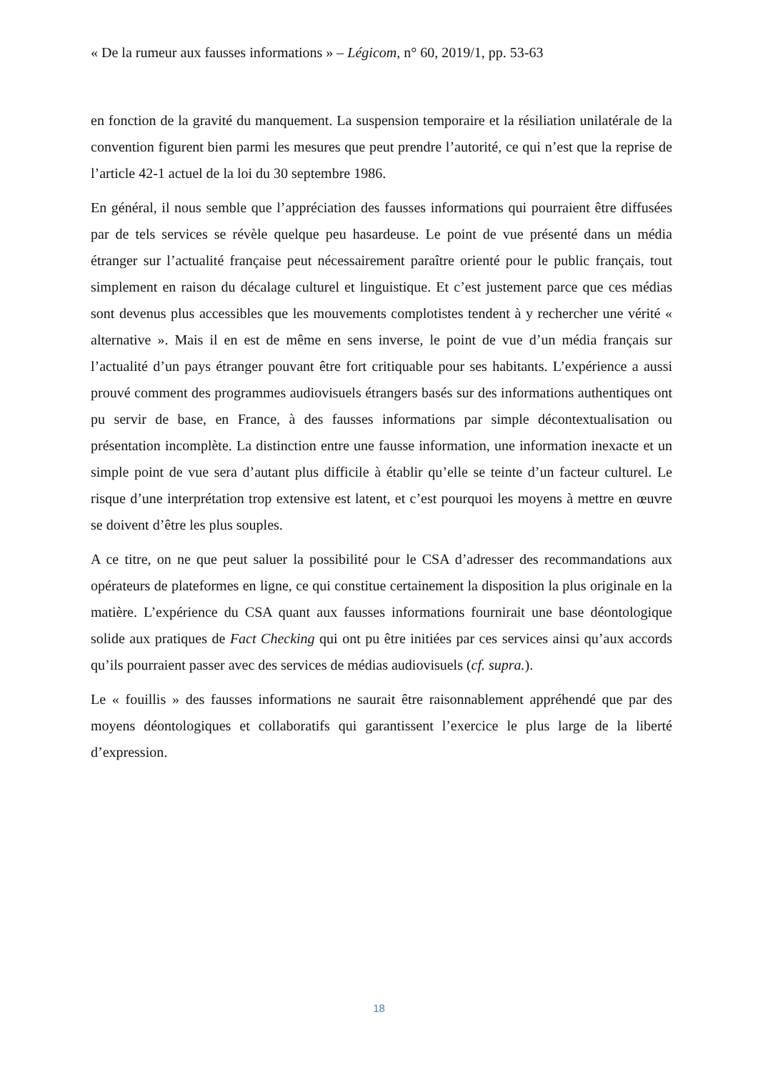« De la rumeur aux fausses informations » – Légicom, n° 60, 2019/1, pp. 53-63
en fonction de la gravité du manquement. La suspension temporaire et la résiliation unilatérale de la convention figurent bien parmi les mesures que peut prendre l’autorité, ce qui n’est que la reprise de l’article 42-1 actuel de la loi du 30 septembre 1986.
En général, il nous semble que l’appréciation des fausses informations qui pourraient être diffusées par de tels services se révèle quelque peu hasardeuse. Le point de vue présenté dans un média étranger sur l’actualité française peut nécessairement paraître orienté pour le public français, tout simplement en raison du décalage culturel et linguistique. Et c’est justement parce que ces médias sont devenus plus accessibles que les mouvements complotistes tendent à y rechercher une vérité « alternative ». Mais il en est de même en sens inverse, le point de vue d’un média français sur l’actualité d’un pays étranger pouvant être fort critiquable pour ses habitants. L’expérience a aussi prouvé comment des programmes audiovisuels étrangers basés sur des informations authentiques ont pu servir de base, en France, à des fausses informations par simple décontextualisation ou présentation incomplète. La distinction entre une fausse information, une information inexacte et un simple point de vue sera d’autant plus difficile à établir qu’elle se teinte d’un facteur culturel. Le risque d’une interprétation trop extensive est latent, et c’est pourquoi les moyens à mettre en œuvre se doivent d’être les plus souples.
A ce titre, on ne que peut saluer la possibilité pour le CSA d’adresser des recommandations aux opérateurs de plateformes en ligne, ce qui constitue certainement la disposition la plus originale en la matière. L’expérience du CSA quant aux fausses informations fournirait une base déontologique solide aux pratiques de Fact Checking qui ont pu être initiées par ces services ainsi qu’aux accords qu’ils pourraient passer avec des services de médias audiovisuels (cf. supra.).
Le « fouillis » des fausses informations ne saurait être raisonnablement appréhendé que par des moyens déontologiques et collaboratifs qui garantissent l’exercice le plus large de la liberté d’expression.
18